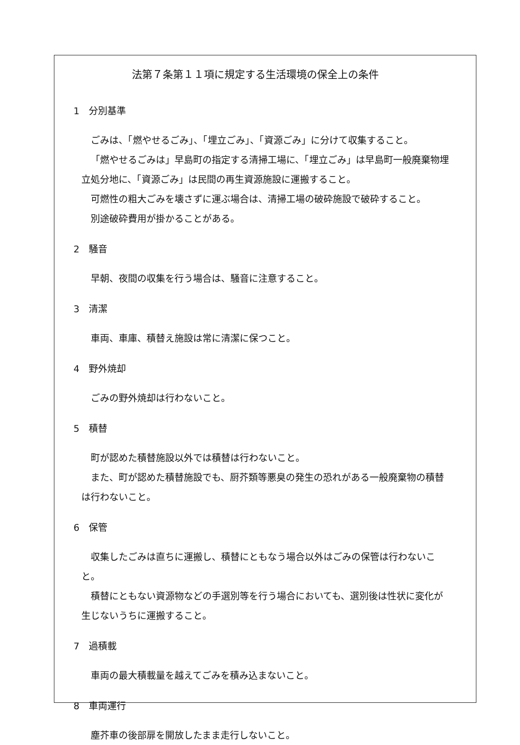法第７条第１１項に規定する生活環境の保全上の条件
1　分別基準
ごみは、「燃やせるごみ」、「埋立ごみ」、「資源ごみ」に分けて収集すること。
「燃やせるごみは」早島町の指定する清掃工場に、「埋立ごみ」は早島町一般廃棄物埋立処分地に、「資源ごみ」は民間の再生資源施設に運搬すること。
可燃性の粗大ごみを壊さずに運ぶ場合は、清掃工場の破砕施設で破砕すること。
別途破砕費用が掛かることがある。
2　騒音
早朝、夜間の収集を行う場合は、騒音に注意すること。
3　清潔
車両、車庫、積替え施設は常に清潔に保つこと。
4　野外焼却
ごみの野外焼却は行わないこと。
5　積替
町が認めた積替施設以外では積替は行わないこと。
また、町が認めた積替施設でも、厨芥類等悪臭の発生の恐れがある一般廃棄物の積替は行わないこと。
6　保管
収集したごみは直ちに運搬し、積替にともなう場合以外はごみの保管は行わないこと。
積替にともない資源物などの手選別等を行う場合においても、選別後は性状に変化が生じないうちに運搬すること。
7　過積載
車両の最大積載量を越えてごみを積み込まないこと。
8　車両運行
塵芥車の後部扉を開放したまま走行しないこと。